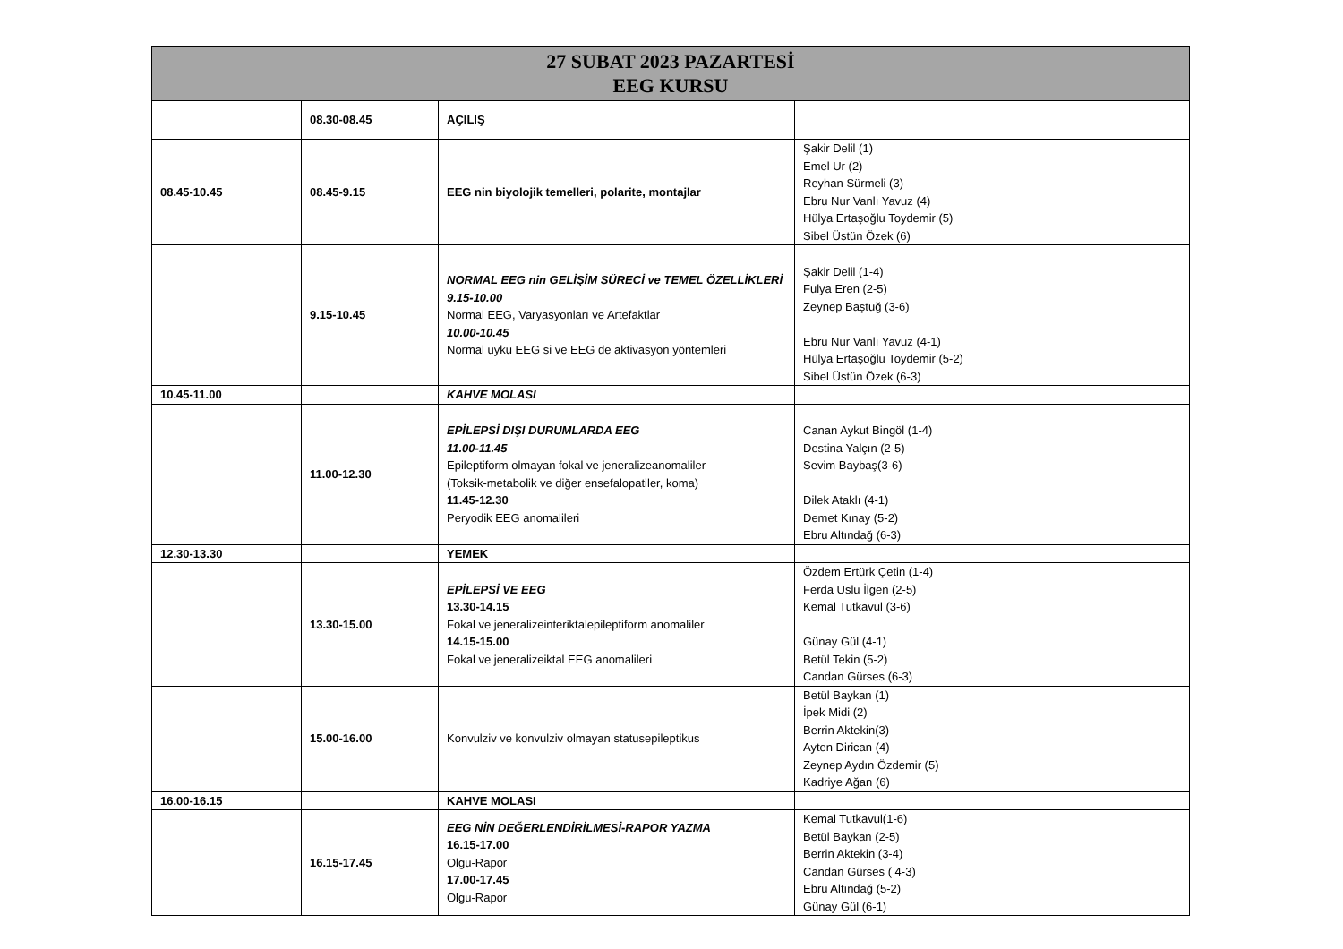| 27 SUBAT 2023 PAZARTESİ EEG KURSU | | | |
| --- | --- | --- | --- |
| | 08.30-08.45 | AÇILIŞ | |
| 08.45-10.45 | 08.45-9.15 | EEG nin biyolojik temelleri, polarite, montajlar | Şakir Delil (1) Emel Ur (2) Reyhan Sürmeli (3) Ebru Nur Vanlı Yavuz (4) Hülya Ertaşoğlu Toydemir (5) Sibel Üstün Özek (6) |
| | 9.15-10.45 | NORMAL EEG nin GELİŞİM SÜRECİ ve TEMEL ÖZELLİKLERİ 9.15-10.00 Normal EEG, Varyasyonları ve Artefaktlar 10.00-10.45 Normal uyku EEG si ve EEG de aktivasyon yöntemleri | Şakir Delil (1-4) Fulya Eren (2-5) Zeynep Baştuğ (3-6) Ebru Nur Vanlı Yavuz (4-1) Hülya Ertaşoğlu Toydemir (5-2) Sibel Üstün Özek (6-3) |
| 10.45-11.00 | | KAHVE MOLASI | |
| | 11.00-12.30 | EPİLEPSİ DIŞI DURUMLARDA EEG 11.00-11.45 Epileptiform olmayan fokal ve jeneralizeanomaliler (Toksik-metabolik ve diğer ensefalopatiler, koma) 11.45-12.30 Peryodik EEG anomalileri | Canan Aykut Bingöl (1-4) Destina Yalçın (2-5) Sevim Baybaş(3-6) Dilek Ataklı (4-1) Demet Kınay (5-2) Ebru Altındağ (6-3) |
| 12.30-13.30 | | YEMEK | |
| | 13.30-15.00 | EPİLEPSİ VE EEG 13.30-14.15 Fokal ve jeneralizeinteriktalepileptiform anomaliler 14.15-15.00 Fokal ve jeneralizeiktal EEG anomalileri | Özdem Ertürk Çetin (1-4) Ferda Uslu İlgen (2-5) Kemal Tutkavul (3-6) Günay Gül (4-1) Betül Tekin (5-2) Candan Gürses (6-3) |
| | 15.00-16.00 | Konvulziv ve konvulziv olmayan statusepileptikus | Betül Baykan (1) İpek Midi (2) Berrin Aktekin(3) Ayten Dirican (4) Zeynep Aydın Özdemir (5) Kadriye Ağan (6) |
| 16.00-16.15 | | KAHVE MOLASI | |
| | 16.15-17.45 | EEG NİN DEĞERLENDİRİLMESİ-RAPOR YAZMA 16.15-17.00 Olgu-Rapor 17.00-17.45 Olgu-Rapor | Kemal Tutkavul(1-6) Betül Baykan (2-5) Berrin Aktekin (3-4) Candan Gürses ( 4-3) Ebru Altındağ (5-2) Günay Gül (6-1) |